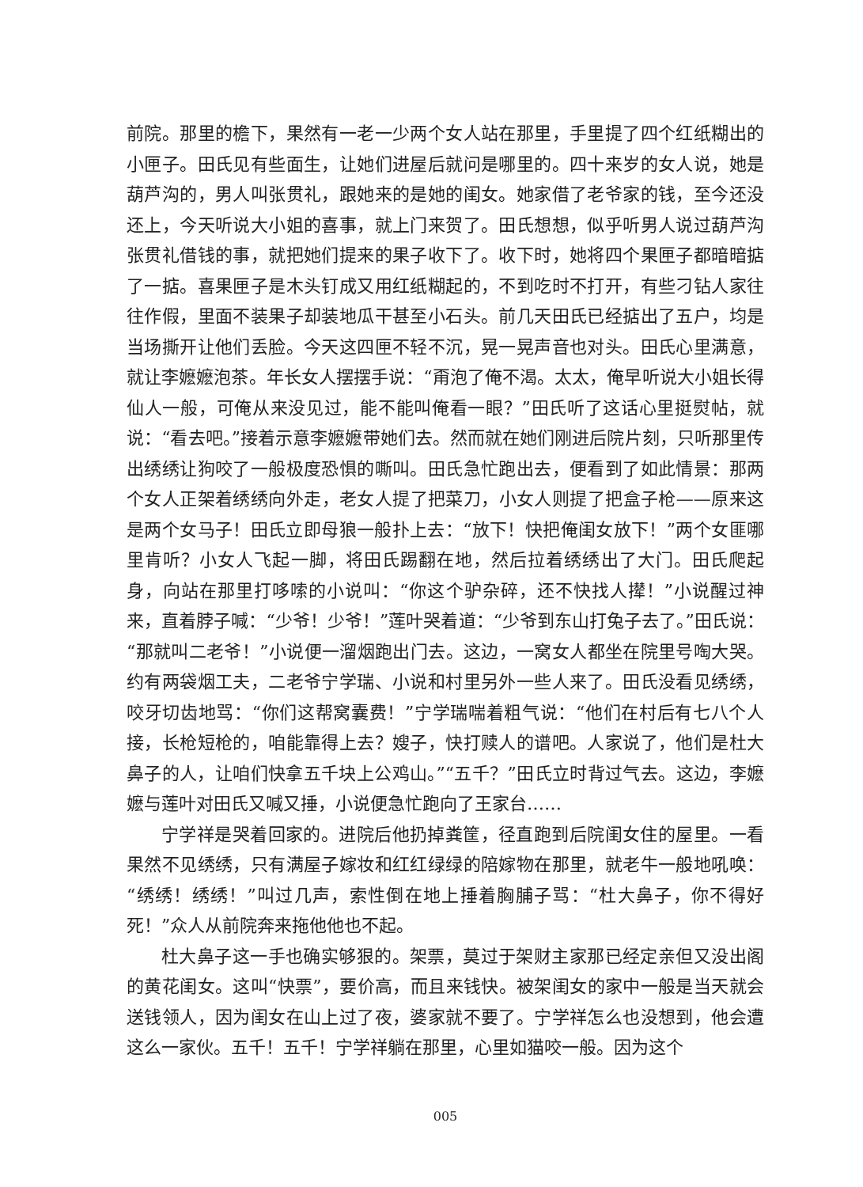前院。那里的檐下，果然有一老一少两个女人站在那里，手里提了四个红纸糊出的小匣子。田氏见有些面生，让她们进屋后就问是哪里的。四十来岁的女人说，她是葫芦沟的，男人叫张贯礼，跟她来的是她的闺女。她家借了老爷家的钱，至今还没还上，今天听说大小姐的喜事，就上门来贺了。田氏想想，似乎听男人说过葫芦沟张贯礼借钱的事，就把她们提来的果子收下了。收下时，她将四个果匣子都暗暗掂了一掂。喜果匣子是木头钉成又用红纸糊起的，不到吃时不打开，有些刁钻人家往往作假，里面不装果子却装地瓜干甚至小石头。前几天田氏已经掂出了五户，均是当场撕开让他们丢脸。今天这四匣不轻不沉，晃一晃声音也对头。田氏心里满意，就让李嬷嬷泡茶。年长女人摆摆手说：“甭泡了俺不渴。太太，俺早听说大小姐长得仙人一般，可俺从来没见过，能不能叫俺看一眼？”田氏听了这话心里挺熨帖，就说：“看去吧。”接着示意李嬷嬷带她们去。然而就在她们刚进后院片刻，只听那里传出绣绣让狗咬了一般极度恐惧的嘶叫。田氏急忙跑出去，便看到了如此情景：那两个女人正架着绣绣向外走，老女人提了把菜刀，小女人则提了把盒子枪——原来这是两个女马子！田氏立即母狼一般扑上去：“放下！快把俺闺女放下！”两个女匪哪里肯听？小女人飞起一脚，将田氏踢翻在地，然后拉着绣绣出了大门。田氏爬起身，向站在那里打哆嗦的小说叫：“你这个驴杂碎，还不快找人撵！”小说醒过神来，直着脖子喊：“少爷！少爷！”莲叶哭着道：“少爷到东山打兔子去了。”田氏说：“那就叫二老爷！”小说便一溜烟跑出门去。这边，一窝女人都坐在院里号啕大哭。约有两袋烟工夫，二老爷宁学瑞、小说和村里另外一些人来了。田氏没看见绣绣，咬牙切齿地骂：“你们这帮窝囊费！”宁学瑞喘着粗气说：“他们在村后有七八个人接，长枪短枪的，咱能靠得上去？嫂子，快打赎人的谱吧。人家说了，他们是杜大鼻子的人，让咱们快拿五千块上公鸡山。”“五千？”田氏立时背过气去。这边，李嬷嬷与莲叶对田氏又喊又捶，小说便急忙跑向了王家台……
宁学祥是哭着回家的。进院后他扔掉粪筐，径直跑到后院闺女住的屋里。一看果然不见绣绣，只有满屋子嫁妆和红红绿绿的陪嫁物在那里，就老牛一般地吼唤：“绣绣！绣绣！”叫过几声，索性倒在地上捶着胸脯子骂：“杜大鼻子，你不得好死！”众人从前院奔来拖他他也不起。
杜大鼻子这一手也确实够狠的。架票，莫过于架财主家那已经定亲但又没出阁的黄花闺女。这叫“快票”，要价高，而且来钱快。被架闺女的家中一般是当天就会送钱领人，因为闺女在山上过了夜，婆家就不要了。宁学祥怎么也没想到，他会遭这么一家伙。五千！五千！宁学祥躺在那里，心里如猫咬一般。因为这个
005